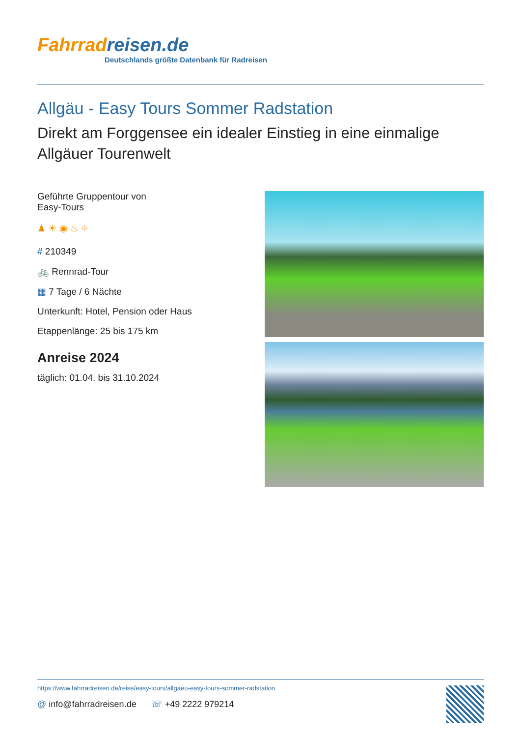Fahrradreisen.de
Deutschlands größte Datenbank für Radreisen
Allgäu - Easy Tours Sommer Radstation
Direkt am Forggensee ein idealer Einstieg in eine einmalige Allgäuer Tourenwelt
Geführte Gruppentour von
Easy-Tours
♟ ☀ ◉ ♨ ⌖
# 210349
🚲 Rennrad-Tour
▦ 7 Tage / 6 Nächte
Unterkunft: Hotel, Pension oder Haus
Etappenlänge: 25 bis 175 km
Anreise 2024
täglich: 01.04. bis 31.10.2024
https://www.fahrradreisen.de/reise/easy-tours/allgaeu-easy-tours-sommer-radstation
@ info@fahrradreisen.de ☏ +49 2222 979214